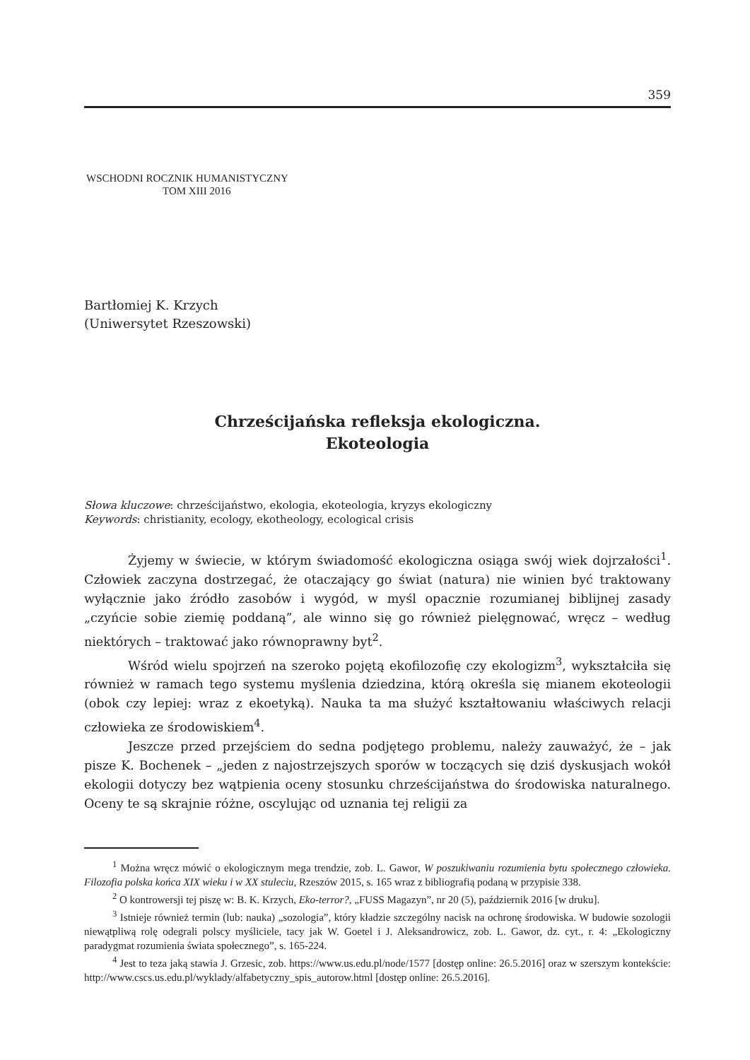359
WSCHODNI ROCZNIK HUMANISTYCZNY
TOM XIII 2016
Bartłomiej K. Krzych
(Uniwersytet Rzeszowski)
Chrześcijańska refleksja ekologiczna.
Ekoteologia
Słowa kluczowe: chrześcijaństwo, ekologia, ekoteologia, kryzys ekologiczny
Keywords: christianity, ecology, ekotheology, ecological crisis
Żyjemy w świecie, w którym świadomość ekologiczna osiąga swój wiek dojrzałości<sup>1</sup>. Człowiek zaczyna dostrzegać, że otaczający go świat (natura) nie winien być traktowany wyłącznie jako źródło zasobów i wygód, w myśl opacznie rozumianej biblijnej zasady „czyńcie sobie ziemię poddaną”, ale winno się go również pielęgnować, wręcz – według niektórych – traktować jako równoprawny byt<sup>2</sup>.
Wśród wielu spojrzeń na szeroko pojętą ekofilozofię czy ekologizm<sup>3</sup>, wykształciła się również w ramach tego systemu myślenia dziedzina, którą określa się mianem ekoteologii (obok czy lepiej: wraz z ekoetyką). Nauka ta ma służyć kształtowaniu właściwych relacji człowieka ze środowiskiem<sup>4</sup>.
Jeszcze przed przejściem do sedna podjętego problemu, należy zauważyć, że – jak pisze K. Bochenek – „jeden z najostrzejszych sporów w toczących się dziś dyskusjach wokół ekologii dotyczy bez wątpienia oceny stosunku chrześcijaństwa do środowiska naturalnego. Oceny te są skrajnie różne, oscylując od uznania tej religii za
<sup>1</sup> Można wręcz mówić o ekologicznym mega trendzie, zob. L. Gawor, W poszukiwaniu rozumienia bytu społecznego człowieka. Filozofia polska końca XIX wieku i w XX stuleciu, Rzeszów 2015, s. 165 wraz z bibliografią podaną w przypisie 338.
<sup>2</sup> O kontrowersji tej piszę w: B. K. Krzych, Eko-terror?, „FUSS Magazyn”, nr 20 (5), październik 2016 [w druku].
<sup>3</sup> Istnieje również termin (lub: nauka) „sozologia”, który kładzie szczególny nacisk na ochronę środowiska. W budowie sozologii niewątpliwą rolę odegrali polscy myśliciele, tacy jak W. Goetel i J. Aleksandrowicz, zob. L. Gawor, dz. cyt., r. 4: „Ekologiczny paradygmat rozumienia świata społecznego”, s. 165-224.
<sup>4</sup> Jest to teza jaką stawia J. Grzesic, zob. https://www.us.edu.pl/node/1577 [dostęp online: 26.5.2016] oraz w szerszym kontekście: http://www.cscs.us.edu.pl/wyklady/alfabetyczny_spis_autorow.html [dostęp online: 26.5.2016].